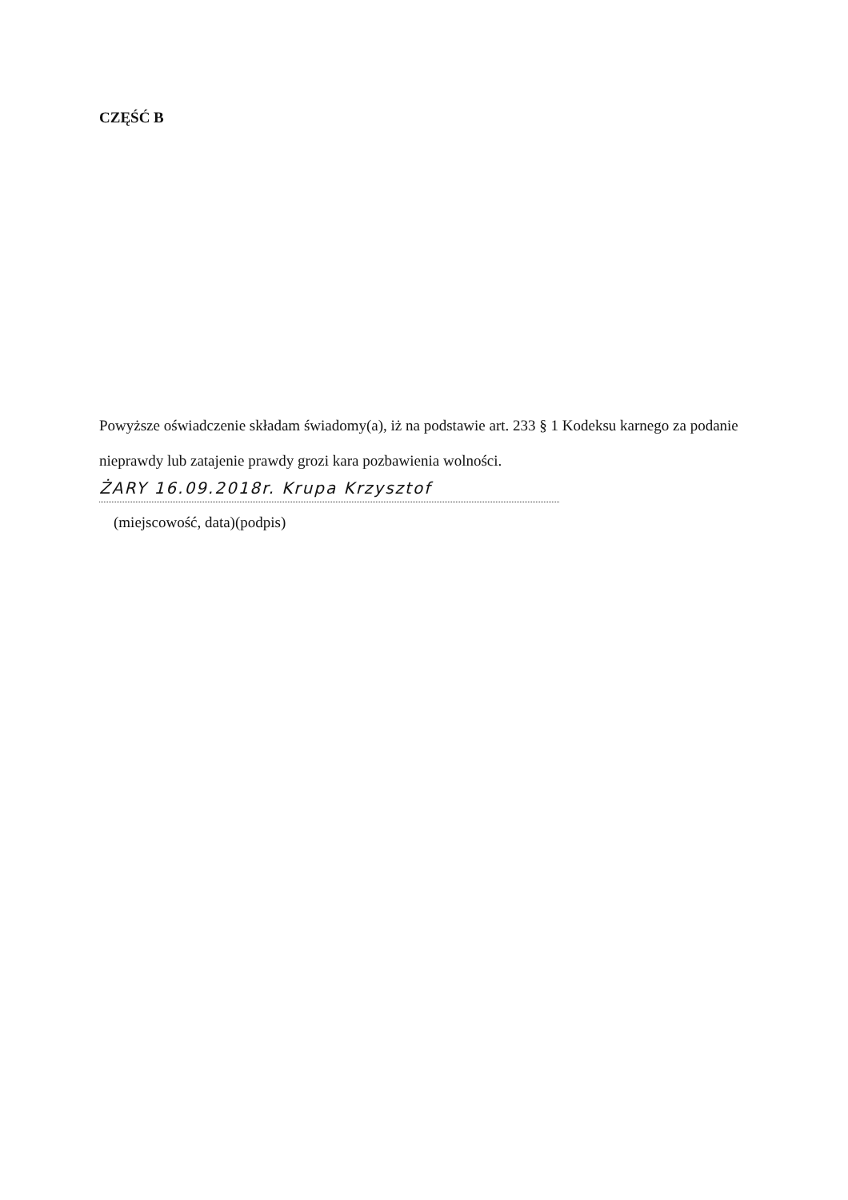CZĘŚĆ B
Powyższe oświadczenie składam świadomy(a), iż na podstawie art. 233 § 1 Kodeksu karnego za podanie
nieprawdy lub zatajenie prawdy grozi kara pozbawienia wolności.
ŻARY 16.09.2018r. Krupa Krzysztof
(miejscowość, data)(podpis)